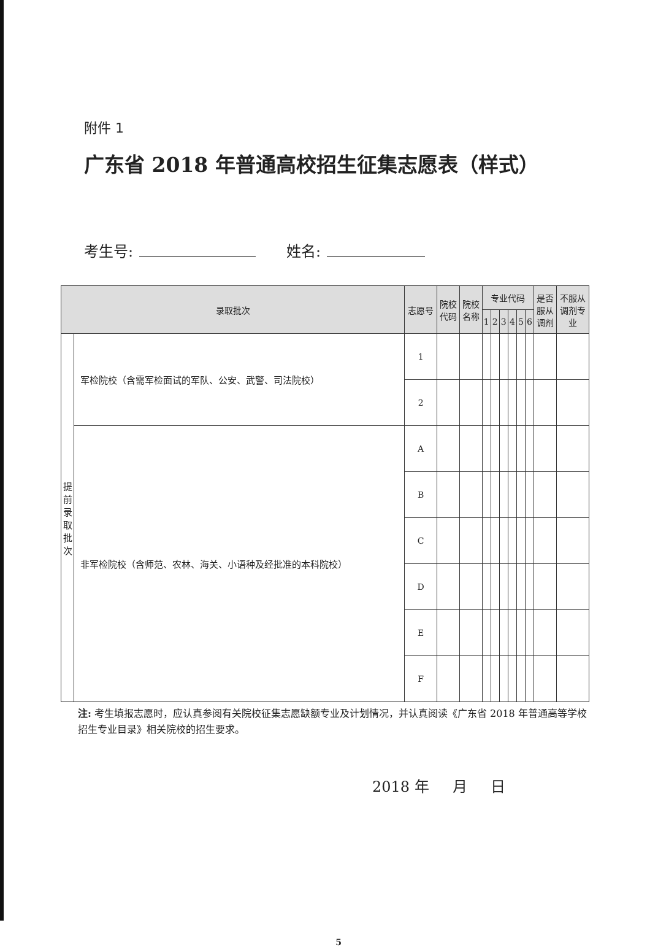附件 1
广东省 2018 年普通高校招生征集志愿表（样式）
考生号: 姓名:
| 录取批次 | | 志愿号 | 院校 代码 | 院校 名称 | 专业代码 | | | | | | 是否 服从 调剂 | 不服从 调剂专 业 |
| --- | --- | --- | --- | --- | --- | --- | --- | --- | --- | --- | --- | --- |
| | | | | | 1 | 2 | 3 | 4 | 5 | 6 | | |
| 提 前 录 取 批 次 | 军检院校（含需军检面试的军队、公安、武警、司法院校） | 1 | | | | | | | | | | |
| | | 2 | | | | | | | | | | |
| | 非军检院校（含师范、农林、海关、小语种及经批准的本科院校） | A | | | | | | | | | | |
| | | B | | | | | | | | | | |
| | | C | | | | | | | | | | |
| | | D | | | | | | | | | | |
| | | E | | | | | | | | | | |
| | | F | | | | | | | | | | |
注: 考生填报志愿时，应认真参阅有关院校征集志愿缺额专业及计划情况，并认真阅读《广东省 2018 年普通高等学校招生专业目录》相关院校的招生要求。
2018 年 月 日
5